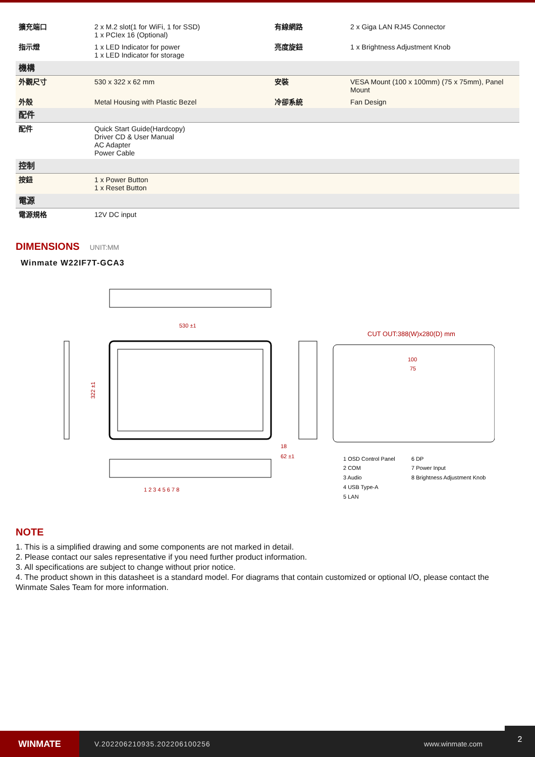| 擴充端口 | 2 x M.2 slot(1 for WiFi, 1 for SSD) 1 x PCIex 16 (Optional) | 有線網路 | 2 x Giga LAN RJ45 Connector |
| 指示燈 | 1 x LED Indicator for power 1 x LED Indicator for storage | 亮度旋鈕 | 1 x Brightness Adjustment Knob |
| 機構 | | | |
| 外觀尺寸 | 530 x 322 x 62 mm | 安裝 | VESA Mount (100 x 100mm) (75 x 75mm), Panel Mount |
| 外殼 | Metal Housing with Plastic Bezel | 冷卻系統 | Fan Design |
| 配件 | | | |
| 配件 | Quick Start Guide(Hardcopy) Driver CD & User Manual AC Adapter Power Cable | | |
| 控制 | | | |
| 按鈕 | 1 x Power Button 1 x Reset Button | | |
| 電源 | | | |
| 電源規格 | 12V DC input | | |
DIMENSIONS UNIT:MM
Winmate W22IF7T-GCA3
530 ±1
322 ±1
18
62 ±1
CUT OUT:388(W)x280(D) mm
100
75
1 2 3 4 5 6 7 8
1 OSD Control Panel
6 DP
2 COM
7 Power Input
3 Audio
8 Brightness Adjustment Knob
4 USB Type-A
5 LAN
NOTE
1. This is a simplified drawing and some components are not marked in detail.
2. Please contact our sales representative if you need further product information.
3. All specifications are subject to change without prior notice.
4. The product shown in this datasheet is a standard model. For diagrams that contain customized or optional I/O, please contact the Winmate Sales Team for more information.
WINMATE
V.202206210935.202206100256 www.winmate.com
2